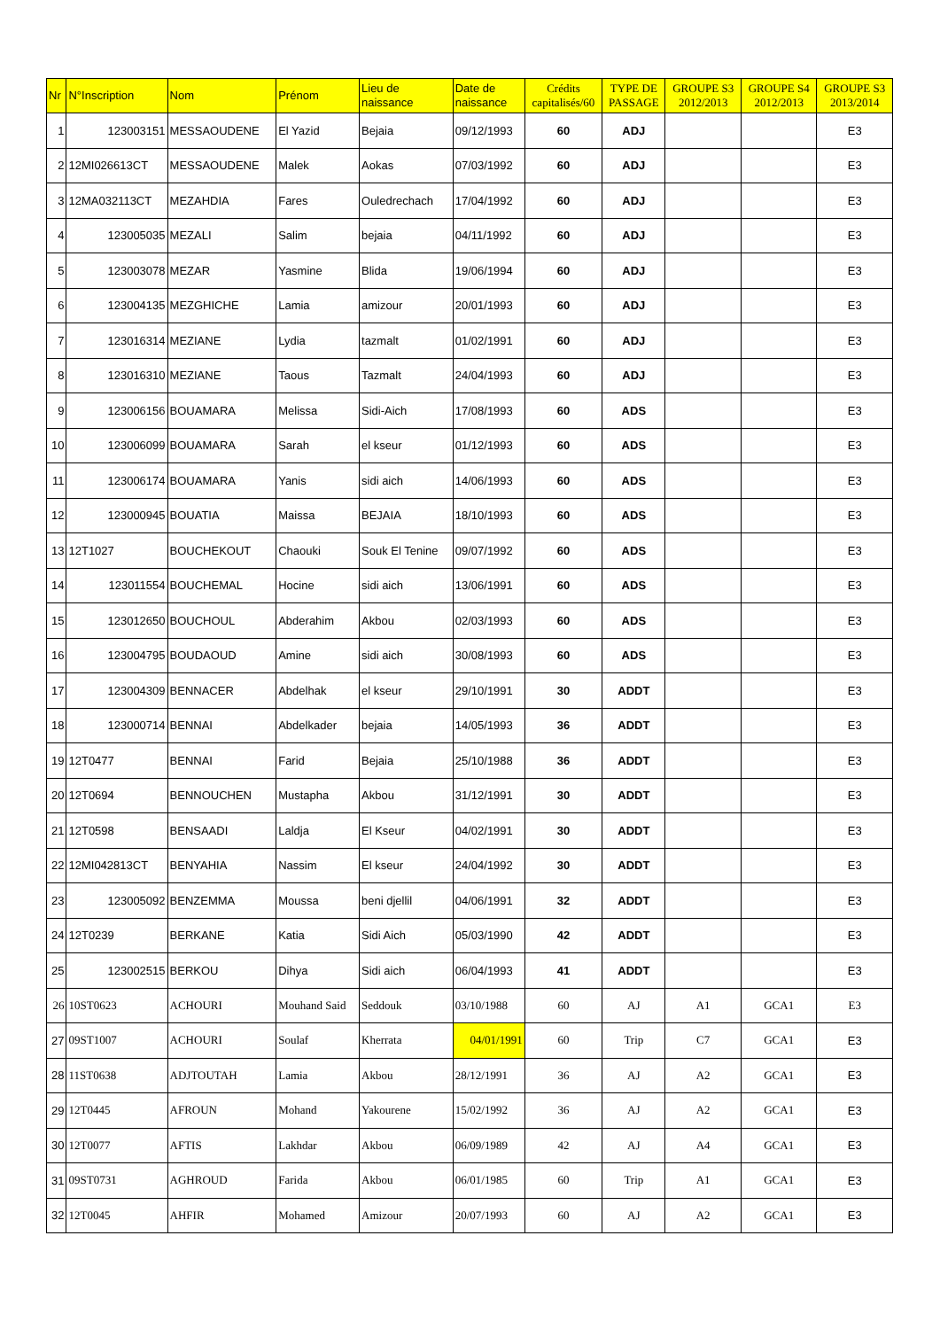| Nr | N°Inscription | Nom | Prénom | Lieu de naissance | Date de naissance | Crédits capitalisés/60 | TYPE DE PASSAGE | GROUPE S3 2012/2013 | GROUPE S4 2012/2013 | GROUPE S3 2013/2014 |
| --- | --- | --- | --- | --- | --- | --- | --- | --- | --- | --- |
| 1 | 123003151 | MESSAOUDENE | El Yazid | Bejaia | 09/12/1993 | 60 | ADJ | | | E3 |
| 2 | 12MI026613CT | MESSAOUDENE | Malek | Aokas | 07/03/1992 | 60 | ADJ | | | E3 |
| 3 | 12MA032113CT | MEZAHDIA | Fares | Ouledrechach | 17/04/1992 | 60 | ADJ | | | E3 |
| 4 | 123005035 | MEZALI | Salim | bejaia | 04/11/1992 | 60 | ADJ | | | E3 |
| 5 | 123003078 | MEZAR | Yasmine | Blida | 19/06/1994 | 60 | ADJ | | | E3 |
| 6 | 123004135 | MEZGHICHE | Lamia | amizour | 20/01/1993 | 60 | ADJ | | | E3 |
| 7 | 123016314 | MEZIANE | Lydia | tazmalt | 01/02/1991 | 60 | ADJ | | | E3 |
| 8 | 123016310 | MEZIANE | Taous | Tazmalt | 24/04/1993 | 60 | ADJ | | | E3 |
| 9 | 123006156 | BOUAMARA | Melissa | Sidi-Aich | 17/08/1993 | 60 | ADS | | | E3 |
| 10 | 123006099 | BOUAMARA | Sarah | el kseur | 01/12/1993 | 60 | ADS | | | E3 |
| 11 | 123006174 | BOUAMARA | Yanis | sidi aich | 14/06/1993 | 60 | ADS | | | E3 |
| 12 | 123000945 | BOUATIA | Maissa | BEJAIA | 18/10/1993 | 60 | ADS | | | E3 |
| 13 | 12T1027 | BOUCHEKOUT | Chaouki | Souk El Tenine | 09/07/1992 | 60 | ADS | | | E3 |
| 14 | 123011554 | BOUCHEMAL | Hocine | sidi aich | 13/06/1991 | 60 | ADS | | | E3 |
| 15 | 123012650 | BOUCHOUL | Abderahim | Akbou | 02/03/1993 | 60 | ADS | | | E3 |
| 16 | 123004795 | BOUDAOUD | Amine | sidi aich | 30/08/1993 | 60 | ADS | | | E3 |
| 17 | 123004309 | BENNACER | Abdelhak | el kseur | 29/10/1991 | 30 | ADDT | | | E3 |
| 18 | 123000714 | BENNAI | Abdelkader | bejaia | 14/05/1993 | 36 | ADDT | | | E3 |
| 19 | 12T0477 | BENNAI | Farid | Bejaia | 25/10/1988 | 36 | ADDT | | | E3 |
| 20 | 12T0694 | BENNOUCHEN | Mustapha | Akbou | 31/12/1991 | 30 | ADDT | | | E3 |
| 21 | 12T0598 | BENSAADI | Laldja | El Kseur | 04/02/1991 | 30 | ADDT | | | E3 |
| 22 | 12MI042813CT | BENYAHIA | Nassim | El kseur | 24/04/1992 | 30 | ADDT | | | E3 |
| 23 | 123005092 | BENZEMMA | Moussa | beni djellil | 04/06/1991 | 32 | ADDT | | | E3 |
| 24 | 12T0239 | BERKANE | Katia | Sidi Aich | 05/03/1990 | 42 | ADDT | | | E3 |
| 25 | 123002515 | BERKOU | Dihya | Sidi aich | 06/04/1993 | 41 | ADDT | | | E3 |
| 26 | 10ST0623 | ACHOURI | Mouhand Said | Seddouk | 03/10/1988 | 60 | AJ | A1 | GCA1 | E3 |
| 27 | 09ST1007 | ACHOURI | Soulaf | Kherrata | 04/01/1991 | 60 | Trip | C7 | GCA1 | E3 |
| 28 | 11ST0638 | ADJTOUTAH | Lamia | Akbou | 28/12/1991 | 36 | AJ | A2 | GCA1 | E3 |
| 29 | 12T0445 | AFROUN | Mohand | Yakourene | 15/02/1992 | 36 | AJ | A2 | GCA1 | E3 |
| 30 | 12T0077 | AFTIS | Lakhdar | Akbou | 06/09/1989 | 42 | AJ | A4 | GCA1 | E3 |
| 31 | 09ST0731 | AGHROUD | Farida | Akbou | 06/01/1985 | 60 | Trip | A1 | GCA1 | E3 |
| 32 | 12T0045 | AHFIR | Mohamed | Amizour | 20/07/1993 | 60 | AJ | A2 | GCA1 | E3 |